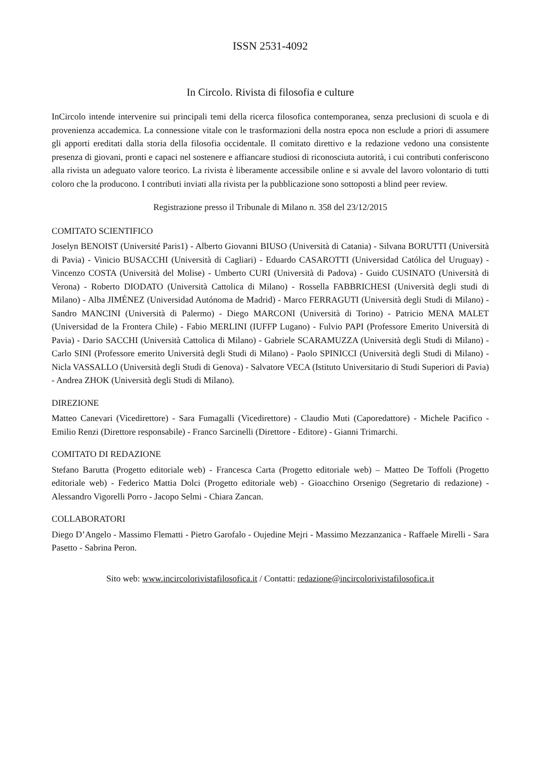ISSN 2531-4092
In Circolo. Rivista di filosofia e culture
InCircolo intende intervenire sui principali temi della ricerca filosofica contemporanea, senza preclusioni di scuola e di provenienza accademica. La connessione vitale con le trasformazioni della nostra epoca non esclude a priori di assumere gli apporti ereditati dalla storia della filosofia occidentale. Il comitato direttivo e la redazione vedono una consistente presenza di giovani, pronti e capaci nel sostenere e affiancare studiosi di riconosciuta autorità, i cui contributi conferiscono alla rivista un adeguato valore teorico. La rivista è liberamente accessibile online e si avvale del lavoro volontario di tutti coloro che la producono. I contributi inviati alla rivista per la pubblicazione sono sottoposti a blind peer review.
Registrazione presso il Tribunale di Milano n. 358 del 23/12/2015
COMITATO SCIENTIFICO
Joselyn BENOIST (Université Paris1) - Alberto Giovanni BIUSO (Università di Catania) - Silvana BORUTTI (Università di Pavia) - Vinicio BUSACCHI (Università di Cagliari) - Eduardo CASAROTTI (Universidad Católica del Uruguay) - Vincenzo COSTA (Università del Molise) - Umberto CURI (Università di Padova) - Guido CUSINATO (Università di Verona) - Roberto DIODATO (Università Cattolica di Milano) - Rossella FABBRICHESI (Università degli studi di Milano) - Alba JIMÉNEZ (Universidad Autónoma de Madrid) - Marco FERRAGUTI (Università degli Studi di Milano) - Sandro MANCINI (Università di Palermo) - Diego MARCONI (Università di Torino) - Patricio MENA MALET (Universidad de la Frontera Chile) - Fabio MERLINI (IUFFP Lugano) - Fulvio PAPI (Professore Emerito Università di Pavia) - Dario SACCHI (Università Cattolica di Milano) - Gabriele SCARAMUZZA (Università degli Studi di Milano) - Carlo SINI (Professore emerito Università degli Studi di Milano) - Paolo SPINICCI (Università degli Studi di Milano) - Nicla VASSALLO (Università degli Studi di Genova) - Salvatore VECA (Istituto Universitario di Studi Superiori di Pavia) - Andrea ZHOK (Università degli Studi di Milano).
DIREZIONE
Matteo Canevari (Vicedirettore) - Sara Fumagalli (Vicedirettore) - Claudio Muti (Caporedattore) - Michele Pacifico - Emilio Renzi (Direttore responsabile) - Franco Sarcinelli (Direttore - Editore) - Gianni Trimarchi.
COMITATO DI REDAZIONE
Stefano Barutta (Progetto editoriale web) - Francesca Carta (Progetto editoriale web) – Matteo De Toffoli (Progetto editoriale web) - Federico Mattia Dolci (Progetto editoriale web) - Gioacchino Orsenigo (Segretario di redazione) - Alessandro Vigorelli Porro - Jacopo Selmi - Chiara Zancan.
COLLABORATORI
Diego D’Angelo - Massimo Flematti - Pietro Garofalo - Oujedine Mejri - Massimo Mezzanzanica - Raffaele Mirelli - Sara Pasetto - Sabrina Peron.
Sito web: www.incircolorivistafilosofica.it / Contatti: redazione@incircolorivistafilosofica.it